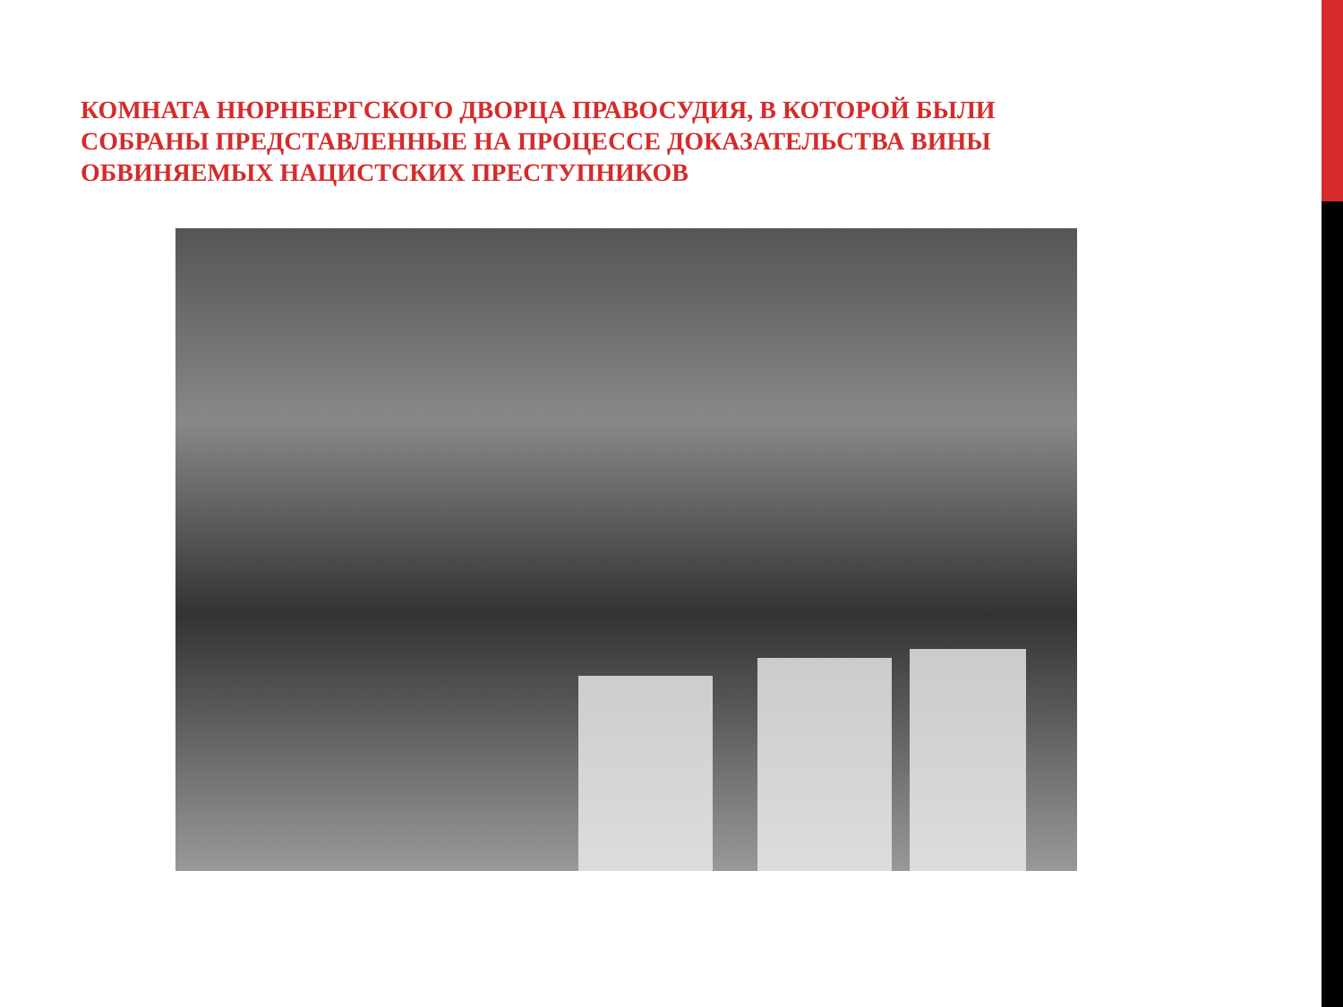КОМНАТА НЮРНБЕРГСКОГО ДВОРЦА ПРАВОСУДИЯ, В КОТОРОЙ БЫЛИ СОБРАНЫ ПРЕДСТАВЛЕННЫЕ НА ПРОЦЕССЕ ДОКАЗАТЕЛЬСТВА ВИНЫ ОБВИНЯЕМЫХ НАЦИСТСКИХ ПРЕСТУПНИКОВ